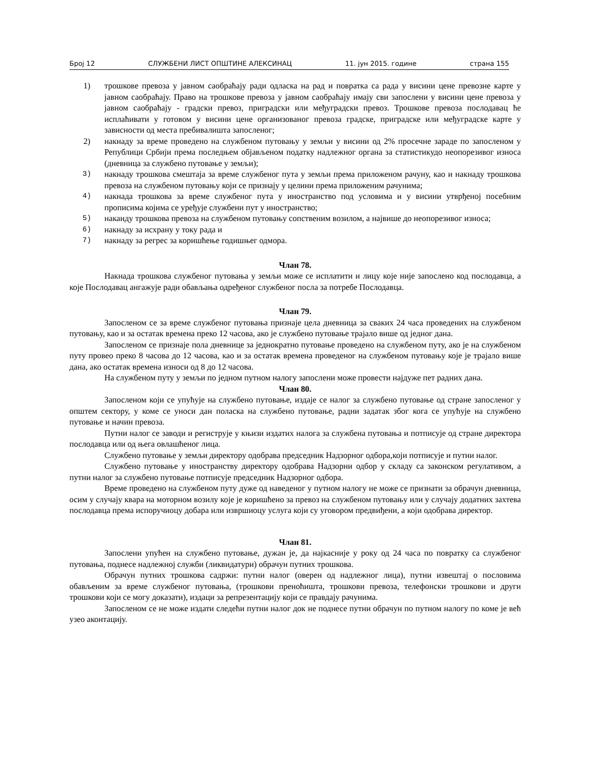Број 12 СЛУЖБЕНИ ЛИСТ ОПШТИНЕ АЛЕКСИНАЦ 11. јун 2015. године страна 155
1) трошкове превоза у јавном саобраћају ради одласка на рад и повратка са рада у висини цене превозне карте у јавном саобраћају. Право на трошкове превоза у јавном саобраћају имају сви запослени у висини цене превоза у јавном саобраћају - градски превоз, приградски или међуградски превоз. Трошкове превоза послодавац ће исплаћивати у готовом у висини цене организованог превоза градске, приградске или међуградске карте у зависности од места пребивалишта запосленог;
2) накнаду за време проведено на службеном путовању у земљи у висини од 2% просечне зараде по запосленом у Републици Србији према последњем објављеном податку надлежног органа за статистикудо неопорезивог износа (дневница за службено путовање у земљи);
3)
накнаду трошкова смештаја за време службеног пута у земљи према приложеном рачуну, као и накнаду трошкова превоза на службеном путовању који се признају у целини према приложеним рачунима;
4)
накнада трошкова за време службеног пута у иностранство под условима и у висини утврђеној посебним прописима којима се уређује службени пут у иностранство;
5)
наканду трошкова превоза на службеном путовању сопственим возилом, а највише до неопорезивог износа;
6)
накнаду за исхрану у току рада и
7)
накнаду за регрес за коришћење годишњег одмора.
Члан 78.
Накнада трошкова службеног путовања у земљи може се исплатити и лицу које није запослено код послодавца, а које Послодавац ангажује ради обављања одређеног службеног посла за потребе Послодавца.
Члан 79.
Запосленом се за време службеног путовања признаје цела дневница за сваких 24 часа проведених на службеном путовању, као и за остатак времена преко 12 часова, ако је службено путовање трајало више од једног дана.
Запосленом се признаје пола дневнице за једнократно путовање проведено на службеном путу, ако је на службеном путу провео преко 8 часова до 12 часова, као и за остатак времена проведеног на службеном путовању које је трајало више дана, ако остатак времена износи од 8 до 12 часова.
На службеном путу у земљи по једном путном налогу запослени може провести најдуже пет радних дана.
Члан 80.
Запосленом који се упућује на службено путовање, издаје се налог за службено путовање од стране запосленог у општем сектору, у коме се уноси дан поласка на службено путовање, радни задатак због кога се упућује на службено путовање и начин превоза.
Путни налог се заводи и региструје у књизи издатих налога за службена путовања и потписује од стране директора послодавца или од њега овлашћеног лица.
Службено путовање у земљи директору одобрава председник Надзорног одбора,који потписује и путни налог.
Службено путовање у иностранству директору одобрава Надзорни одбор у складу са законском регулативом, а путни налог за службено путовање потписује председник Надзорног одбора.
Време проведено на службеном путу дуже од наведеног у путном налогу не може се признати за обрачун дневница, осим у случају квара на моторном возилу које је коришћено за превоз на службеном путовању или у случају додатних захтева послодавца према испоручиоцу добара или извршиоцу услуга који су уговором предвиђени, а који одобрава директор.
Члан 81.
Запослени упућен на службено путовање, дужан је, да најкасније у року од 24 часа по повратку са службеног путовања, поднесе надлежној служби (ликвидатури) обрачун путних трошкова.
Обрачун путних трошкова садржи: путни налог (оверен од надлежног лица), путни извештај о пословима обављеним за време службеног путовања, (трошкови преноћишта, трошкови превоза, телефонски трошкови и други трошкови који се могу доказати), издаци за репрезентацију који се правдају рачунима.
Запосленом се не може издати следећи путни налог док не поднесе путни обрачун по путном налогу по коме је већ узео аконтацију.